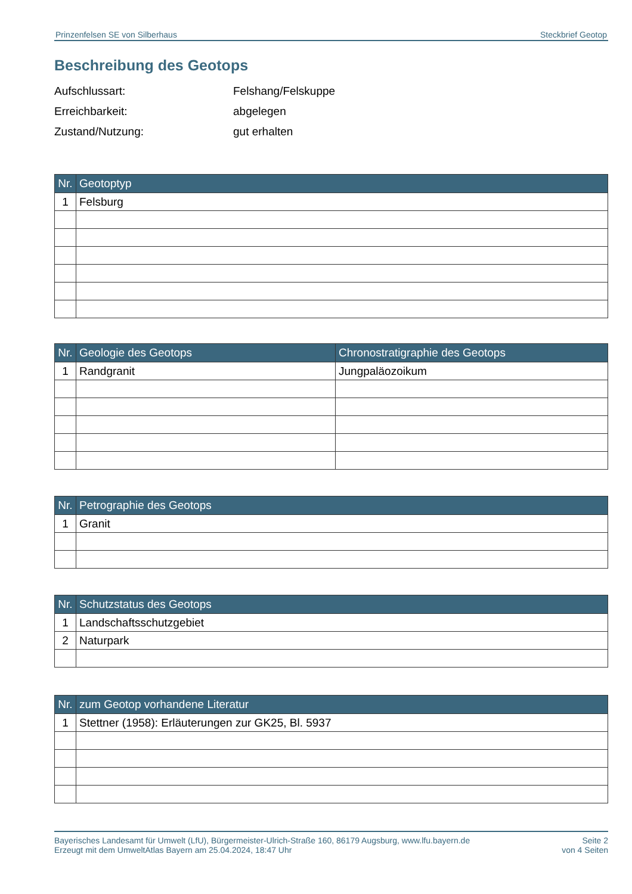Prinzenfelsen SE von Silberhaus Steckbrief Geotop
Beschreibung des Geotops
Aufschlussart: Felshang/Felskuppe
Erreichbarkeit: abgelegen
Zustand/Nutzung: gut erhalten
| Nr. | Geotoptyp |
| --- | --- |
| 1 | Felsburg |
| Nr. | Geologie des Geotops | Chronostratigraphie des Geotops |
| --- | --- | --- |
| 1 | Randgranit | Jungpaläozoikum |
| Nr. | Petrographie des Geotops |
| --- | --- |
| 1 | Granit |
| Nr. | Schutzstatus des Geotops |
| --- | --- |
| 1 | Landschaftsschutzgebiet |
| 2 | Naturpark |
| Nr. | zum Geotop vorhandene Literatur |
| --- | --- |
| 1 | Stettner (1958): Erläuterungen zur GK25, Bl. 5937 |
Bayerisches Landesamt für Umwelt (LfU), Bürgermeister-Ulrich-Straße 160, 86179 Augsburg, www.lfu.bayern.de
Erzeugt mit dem UmweltAtlas Bayern am 25.04.2024, 18:47 Uhr
Seite 2
von 4 Seiten